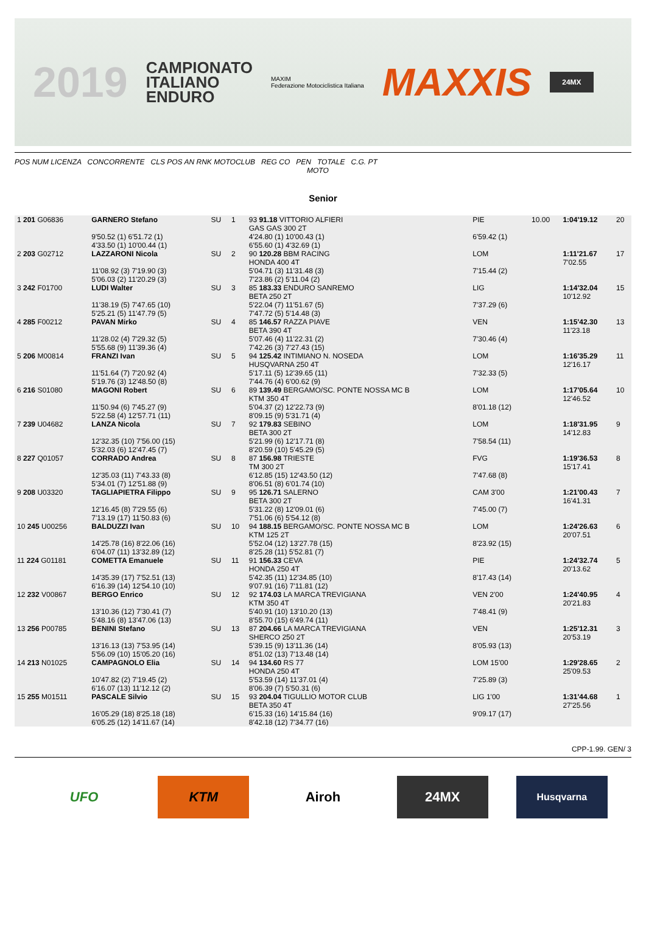2019
CAMPIONATO
ITALIANO
ENDURO
MAXIM
Federazione Motociclistica Italiana
MAXXIS
24MX
POS NUM LICENZA CONCORRENTE CLS POS AN RNK MOTOCLUB REG CO PEN TOTALE C.G. PT
MOTO
Senior
| 1 201 G06836 | GARNERO Stefano | SU | 1 | 93 91.18 VITTORIO ALFIERI GAS GAS 300 2T | PIE | 10.00 | 1:04'19.12 | 20 |
| | 9'50.52 (1) 6'51.72 (1) 4'33.50 (1) 10'00.44 (1) | | | 4'24.80 (1) 10'00.43 (1) 6'55.60 (1) 4'32.69 (1) | 6'59.42 (1) | | | |
| 2 203 G02712 | LAZZARONI Nicola | SU | 2 | 90 120.28 BBM RACING HONDA 400 4T | LOM | | 1:11'21.67 7'02.55 | 17 |
| | 11'08.92 (3) 7'19.90 (3) 5'06.03 (2) 11'20.29 (3) | | | 5'04.71 (3) 11'31.48 (3) 7'23.86 (2) 5'11.04 (2) | 7'15.44 (2) | | | |
| 3 242 F01700 | LUDI Walter | SU | 3 | 85 183.33 ENDURO SANREMO BETA 250 2T | LIG | | 1:14'32.04 10'12.92 | 15 |
| | 11'38.19 (5) 7'47.65 (10) 5'25.21 (5) 11'47.79 (5) | | | 5'22.04 (7) 11'51.67 (5) 7'47.72 (5) 5'14.48 (3) | 7'37.29 (6) | | | |
| 4 285 F00212 | PAVAN Mirko | SU | 4 | 85 146.57 RAZZA PIAVE BETA 390 4T | VEN | | 1:15'42.30 11'23.18 | 13 |
| | 11'28.02 (4) 7'29.32 (5) 5'55.68 (9) 11'39.36 (4) | | | 5'07.46 (4) 11'22.31 (2) 7'42.26 (3) 7'27.43 (15) | 7'30.46 (4) | | | |
| 5 206 M00814 | FRANZI Ivan | SU | 5 | 94 125.42 INTIMIANO N. NOSEDA HUSQVARNA 250 4T | LOM | | 1:16'35.29 12'16.17 | 11 |
| | 11'51.64 (7) 7'20.92 (4) 5'19.76 (3) 12'48.50 (8) | | | 5'17.11 (5) 12'39.65 (11) 7'44.76 (4) 6'00.62 (9) | 7'32.33 (5) | | | |
| 6 216 S01080 | MAGONI Robert | SU | 6 | 89 139.49 BERGAMO/SC. PONTE NOSSA MC B KTM 350 4T | LOM | | 1:17'05.64 12'46.52 | 10 |
| | 11'50.94 (6) 7'45.27 (9) 5'22.58 (4) 12'57.71 (11) | | | 5'04.37 (2) 12'22.73 (9) 8'09.15 (9) 5'31.71 (4) | 8'01.18 (12) | | | |
| 7 239 U04682 | LANZA Nicola | SU | 7 | 92 179.83 SEBINO BETA 300 2T | LOM | | 1:18'31.95 14'12.83 | 9 |
| | 12'32.35 (10) 7'56.00 (15) 5'32.03 (6) 12'47.45 (7) | | | 5'21.99 (6) 12'17.71 (8) 8'20.59 (10) 5'45.29 (5) | 7'58.54 (11) | | | |
| 8 227 Q01057 | CORRADO Andrea | SU | 8 | 87 156.98 TRIESTE TM 300 2T | FVG | | 1:19'36.53 15'17.41 | 8 |
| | 12'35.03 (11) 7'43.33 (8) 5'34.01 (7) 12'51.88 (9) | | | 6'12.85 (15) 12'43.50 (12) 8'06.51 (8) 6'01.74 (10) | 7'47.68 (8) | | | |
| 9 208 U03320 | TAGLIAPIETRA Filippo | SU | 9 | 95 126.71 SALERNO BETA 300 2T | CAM 3'00 | | 1:21'00.43 16'41.31 | 7 |
| | 12'16.45 (8) 7'29.55 (6) 7'13.19 (17) 11'50.83 (6) | | | 5'31.22 (8) 12'09.01 (6) 7'51.06 (6) 5'54.12 (8) | 7'45.00 (7) | | | |
| 10 245 U00256 | BALDUZZI Ivan | SU | 10 | 94 188.15 BERGAMO/SC. PONTE NOSSA MC B KTM 125 2T | LOM | | 1:24'26.63 20'07.51 | 6 |
| | 14'25.78 (16) 8'22.06 (16) 6'04.07 (11) 13'32.89 (12) | | | 5'52.04 (12) 13'27.78 (15) 8'25.28 (11) 5'52.81 (7) | 8'23.92 (15) | | | |
| 11 224 G01181 | COMETTA Emanuele | SU | 11 | 91 156.33 CEVA HONDA 250 4T | PIE | | 1:24'32.74 20'13.62 | 5 |
| | 14'35.39 (17) 7'52.51 (13) 6'16.39 (14) 12'54.10 (10) | | | 5'42.35 (11) 12'34.85 (10) 9'07.91 (16) 7'11.81 (12) | 8'17.43 (14) | | | |
| 12 232 V00867 | BERGO Enrico | SU | 12 | 92 174.03 LA MARCA TREVIGIANA KTM 350 4T | VEN 2'00 | | 1:24'40.95 20'21.83 | 4 |
| | 13'10.36 (12) 7'30.41 (7) 5'48.16 (8) 13'47.06 (13) | | | 5'40.91 (10) 13'10.20 (13) 8'55.70 (15) 6'49.74 (11) | 7'48.41 (9) | | | |
| 13 256 P00785 | BENINI Stefano | SU | 13 | 87 204.66 LA MARCA TREVIGIANA SHERCO 250 2T | VEN | | 1:25'12.31 20'53.19 | 3 |
| | 13'16.13 (13) 7'53.95 (14) 5'56.09 (10) 15'05.20 (16) | | | 5'39.15 (9) 13'11.36 (14) 8'51.02 (13) 7'13.48 (14) | 8'05.93 (13) | | | |
| 14 213 N01025 | CAMPAGNOLO Elia | SU | 14 | 94 134.60 RS 77 HONDA 250 4T | LOM 15'00 | | 1:29'28.65 25'09.53 | 2 |
| | 10'47.82 (2) 7'19.45 (2) 6'16.07 (13) 11'12.12 (2) | | | 5'53.59 (14) 11'37.01 (4) 8'06.39 (7) 5'50.31 (6) | 7'25.89 (3) | | | |
| 15 255 M01511 | PASCALE Silvio | SU | 15 | 93 204.04 TIGULLIO MOTOR CLUB BETA 350 4T | LIG 1'00 | | 1:31'44.68 27'25.56 | 1 |
| | 16'05.29 (18) 8'25.18 (18) 6'05.25 (12) 14'11.67 (14) | | | 6'15.33 (16) 14'15.84 (16) 8'42.18 (12) 7'34.77 (16) | 9'09.17 (17) | | | |
CPP-1.99. GEN/ 3
UFO KTM Airoh 24MX
Husqvarna